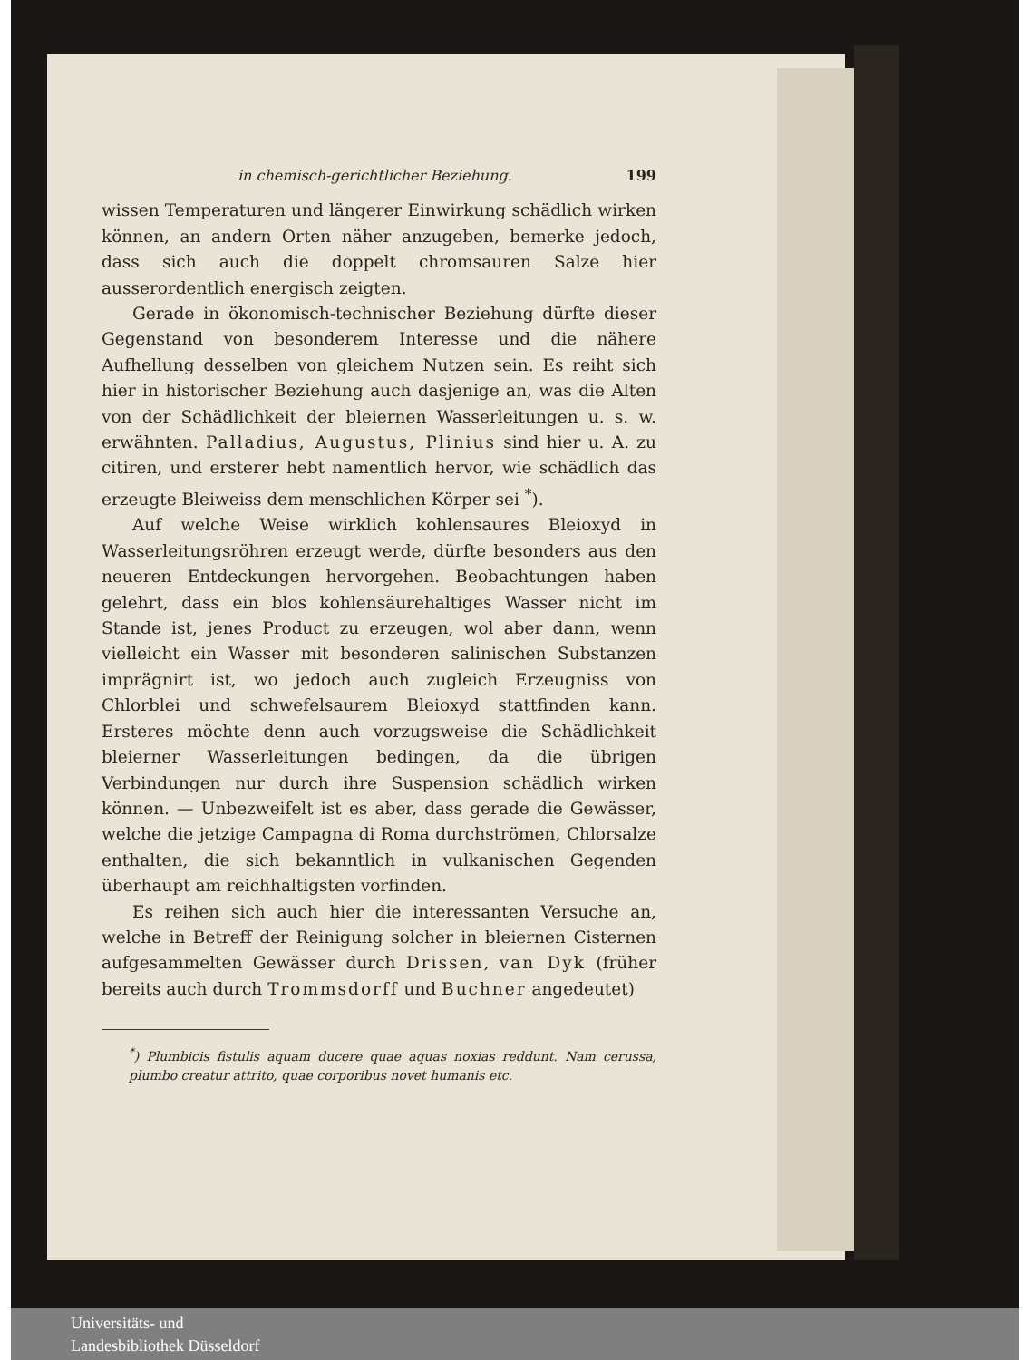in chemisch-gerichtlicher Beziehung. 199
wissen Temperaturen und längerer Einwirkung schädlich wirken können, an andern Orten näher anzugeben, bemerke jedoch, dass sich auch die doppelt chromsauren Salze hier ausserordentlich energisch zeigten.
Gerade in ökonomisch-technischer Beziehung dürfte dieser Gegenstand von besonderem Interesse und die nähere Aufhellung desselben von gleichem Nutzen sein. Es reiht sich hier in historischer Beziehung auch dasjenige an, was die Alten von der Schädlichkeit der bleiernen Wasserleitungen u. s. w. erwähnten. Palladius, Augustus, Plinius sind hier u. A. zu citiren, und ersterer hebt namentlich hervor, wie schädlich das erzeugte Bleiweiss dem menschlichen Körper sei <sup>*</sup>).
Auf welche Weise wirklich kohlensaures Bleioxyd in Wasserleitungsröhren erzeugt werde, dürfte besonders aus den neueren Entdeckungen hervorgehen. Beobachtungen haben gelehrt, dass ein blos kohlensäurehaltiges Wasser nicht im Stande ist, jenes Product zu erzeugen, wol aber dann, wenn vielleicht ein Wasser mit besonderen salinischen Substanzen imprägnirt ist, wo jedoch auch zugleich Erzeugniss von Chlorblei und schwefelsaurem Bleioxyd stattfinden kann. Ersteres möchte denn auch vorzugsweise die Schädlichkeit bleierner Wasserleitungen bedingen, da die übrigen Verbindungen nur durch ihre Suspension schädlich wirken können. — Unbezweifelt ist es aber, dass gerade die Gewässer, welche die jetzige Campagna di Roma durchströmen, Chlorsalze enthalten, die sich bekanntlich in vulkanischen Gegenden überhaupt am reichhaltigsten vorfinden.
Es reihen sich auch hier die interessanten Versuche an, welche in Betreff der Reinigung solcher in bleiernen Cisternen aufgesammelten Gewässer durch Drissen, van Dyk (früher bereits auch durch Trommsdorff und Buchner angedeutet)
<sup>*</sup>) Plumbicis fistulis aquam ducere quae aquas noxias reddunt. Nam cerussa, plumbo creatur attrito, quae corporibus novet humanis etc.
Universitäts- und
Landesbibliothek Düsseldorf